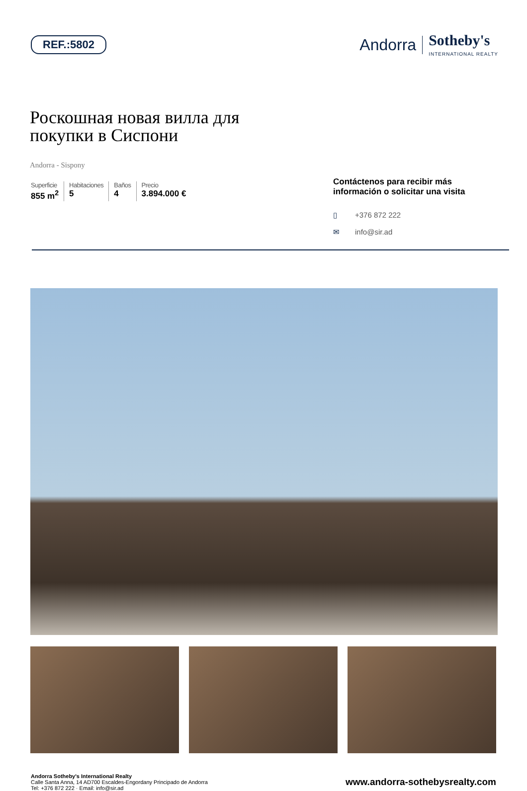REF.:5802
Andorra Sotheby's
INTERNATIONAL REALTY
Роскошная новая вилла для
покупки в Сиспони
Andorra - Sispony
Superficie
855 m<sup>2</sup>
Habitaciones
5
Baños
4
Precio
3.894.000 €
Contáctenos para recibir más información o solicitar una visita
▯ +376 872 222
✉ info@sir.ad
Andorra Sotheby's International Realty
Calle Santa Anna, 14 AD700 Escaldes-Engordany Principado de Andorra
Tel: +376 872 222 · Email: info@sir.ad
www.andorra-sothebysrealty.com